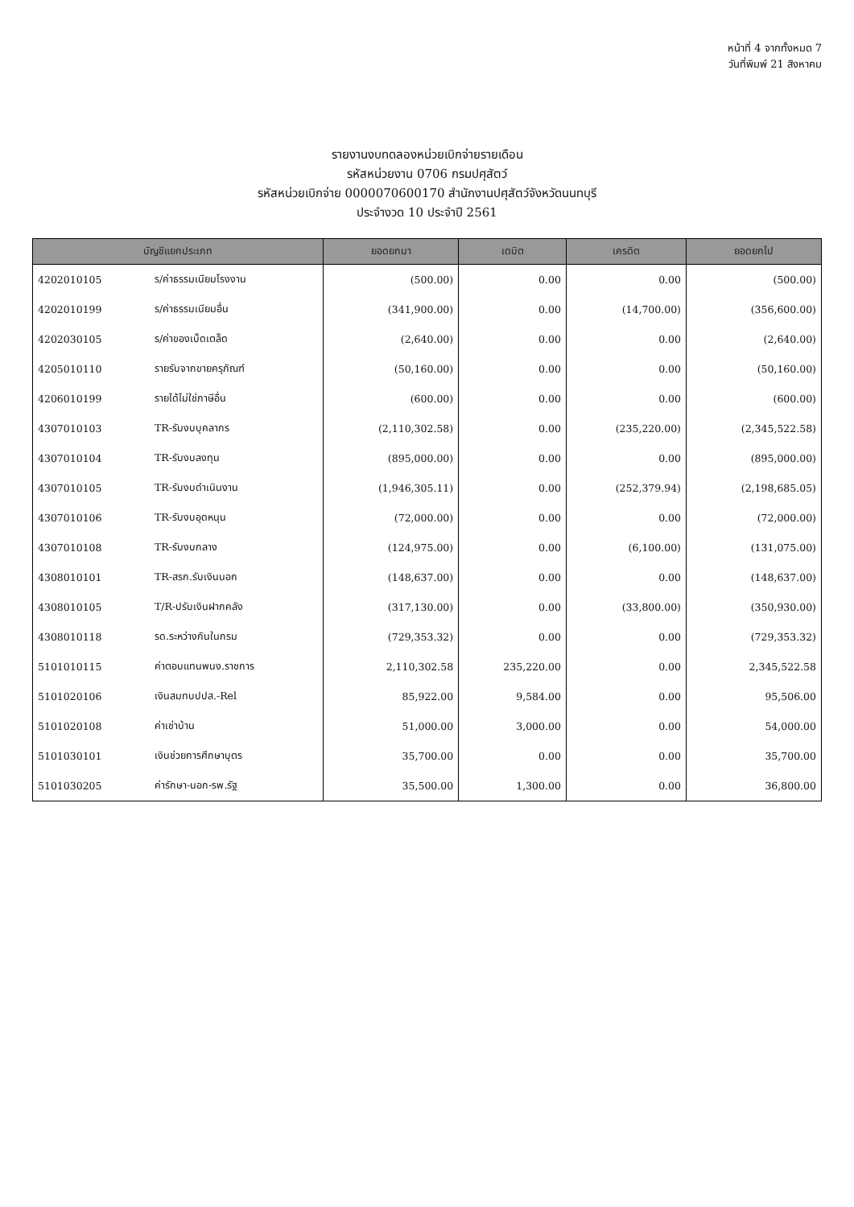หน้าที่ 4 จากทั้งหมด 7
วันที่พิมพ์ 21 สิงหาคม
รายงานงบทดลองหน่วยเบิกจ่ายรายเดือน
รหัสหน่วยงาน 0706 กรมปศุสัตว์
รหัสหน่วยเบิกจ่าย 0000070600170 สำนักงานปศุสัตว์จังหวัดนนทบุรี
ประจำงวด 10 ประจำปี 2561
| บัญชีแยกประเภท | | ยอดยกมา | เดบิต | เครดิต | ยอดยกไป |
| --- | --- | --- | --- | --- | --- |
| 4202010105 | ร/ค่าธรรมเนียมโรงงาน | (500.00) | 0.00 | 0.00 | (500.00) |
| 4202010199 | ร/ค่าธรรมเนียมอื่น | (341,900.00) | 0.00 | (14,700.00) | (356,600.00) |
| 4202030105 | ร/ค่าของเบ็ดเตล็ด | (2,640.00) | 0.00 | 0.00 | (2,640.00) |
| 4205010110 | รายรับจากขายครุภัณฑ์ | (50,160.00) | 0.00 | 0.00 | (50,160.00) |
| 4206010199 | รายได้ไม่ใช่ภาษีอื่น | (600.00) | 0.00 | 0.00 | (600.00) |
| 4307010103 | TR-รับงบบุคลากร | (2,110,302.58) | 0.00 | (235,220.00) | (2,345,522.58) |
| 4307010104 | TR-รับงบลงทุน | (895,000.00) | 0.00 | 0.00 | (895,000.00) |
| 4307010105 | TR-รับงบดำเนินงาน | (1,946,305.11) | 0.00 | (252,379.94) | (2,198,685.05) |
| 4307010106 | TR-รับงบอุดหนุน | (72,000.00) | 0.00 | 0.00 | (72,000.00) |
| 4307010108 | TR-รับงบกลาง | (124,975.00) | 0.00 | (6,100.00) | (131,075.00) |
| 4308010101 | TR-สรก.รับเงินนอก | (148,637.00) | 0.00 | 0.00 | (148,637.00) |
| 4308010105 | T/R-ปรับเงินฝากคลัง | (317,130.00) | 0.00 | (33,800.00) | (350,930.00) |
| 4308010118 | รด.ระหว่างกันในกรม | (729,353.32) | 0.00 | 0.00 | (729,353.32) |
| 5101010115 | ค่าตอบแทนพนง.ราชการ | 2,110,302.58 | 235,220.00 | 0.00 | 2,345,522.58 |
| 5101020106 | เงินสมทบปปส.-Rel | 85,922.00 | 9,584.00 | 0.00 | 95,506.00 |
| 5101020108 | ค่าเช่าบ้าน | 51,000.00 | 3,000.00 | 0.00 | 54,000.00 |
| 5101030101 | เงินช่วยการศึกษาบุตร | 35,700.00 | 0.00 | 0.00 | 35,700.00 |
| 5101030205 | ค่ารักษา-นอก-รพ.รัฐ | 35,500.00 | 1,300.00 | 0.00 | 36,800.00 |